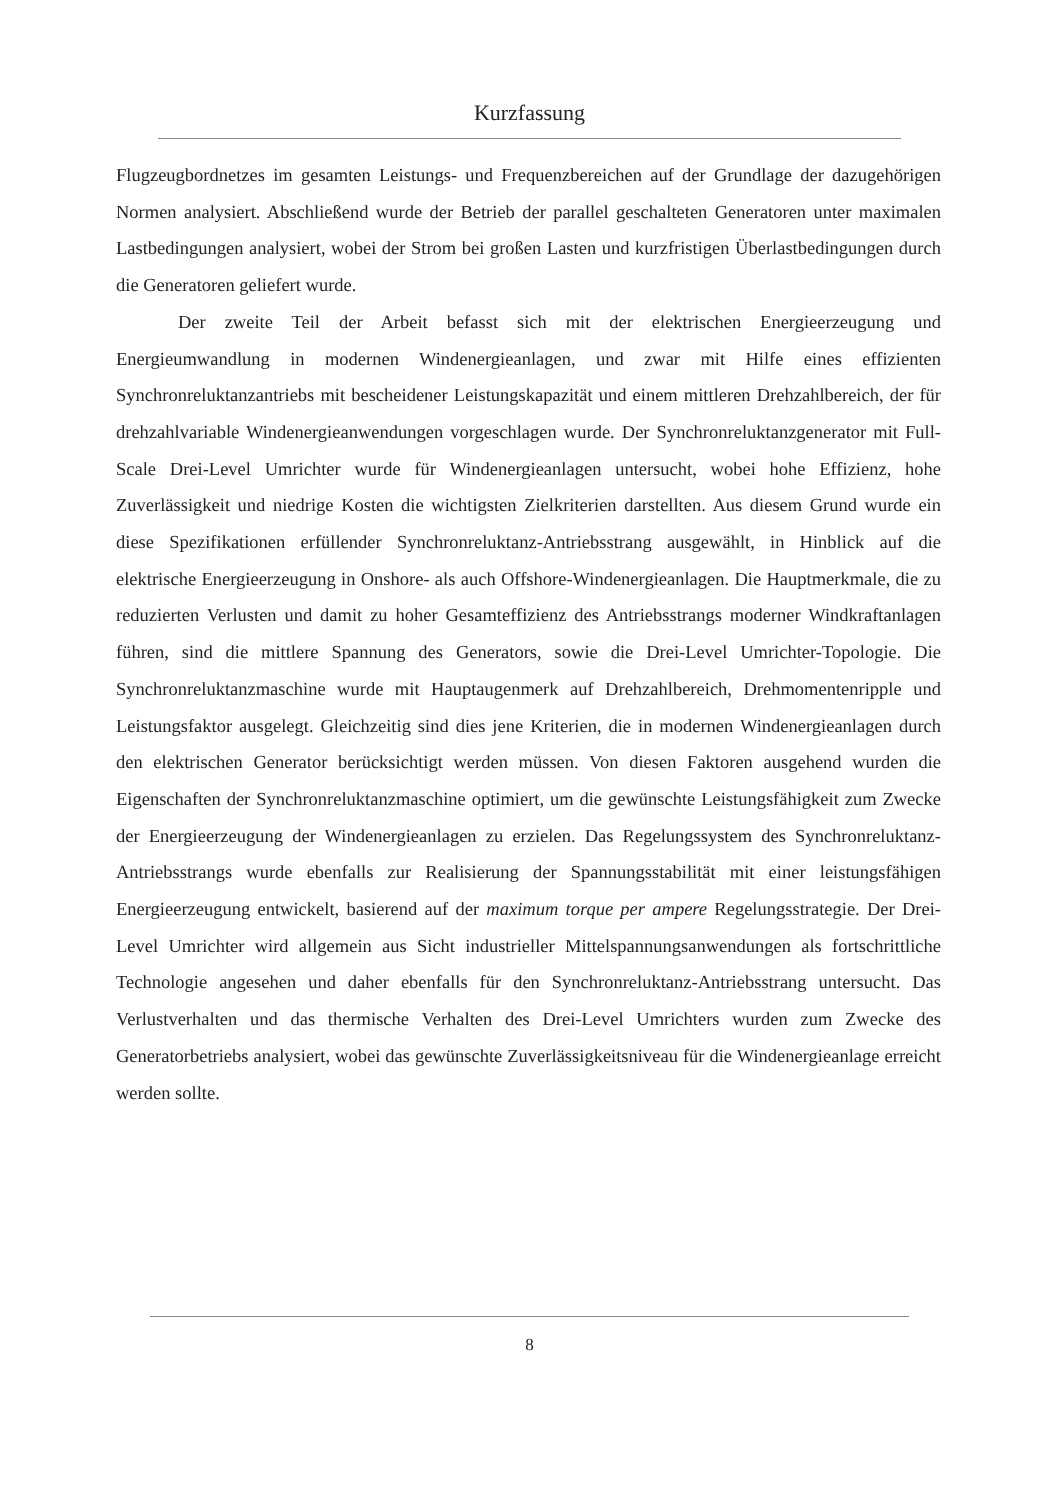Kurzfassung
Flugzeugbordnetzes im gesamten Leistungs- und Frequenzbereichen auf der Grundlage der dazugehörigen Normen analysiert. Abschließend wurde der Betrieb der parallel geschalteten Generatoren unter maximalen Lastbedingungen analysiert, wobei der Strom bei großen Lasten und kurzfristigen Überlastbedingungen durch die Generatoren geliefert wurde.
Der zweite Teil der Arbeit befasst sich mit der elektrischen Energieerzeugung und Energieumwandlung in modernen Windenergieanlagen, und zwar mit Hilfe eines effizienten Synchronreluktanzantriebs mit bescheidener Leistungskapazität und einem mittleren Drehzahlbereich, der für drehzahlvariable Windenergieanwendungen vorgeschlagen wurde. Der Synchronreluktanzgenerator mit Full-Scale Drei-Level Umrichter wurde für Windenergieanlagen untersucht, wobei hohe Effizienz, hohe Zuverlässigkeit und niedrige Kosten die wichtigsten Zielkriterien darstellten. Aus diesem Grund wurde ein diese Spezifikationen erfüllender Synchronreluktanz-Antriebsstrang ausgewählt, in Hinblick auf die elektrische Energieerzeugung in Onshore- als auch Offshore-Windenergieanlagen. Die Hauptmerkmale, die zu reduzierten Verlusten und damit zu hoher Gesamteffizienz des Antriebsstrangs moderner Windkraftanlagen führen, sind die mittlere Spannung des Generators, sowie die Drei-Level Umrichter-Topologie. Die Synchronreluktanzmaschine wurde mit Hauptaugenmerk auf Drehzahlbereich, Drehmomentenripple und Leistungsfaktor ausgelegt. Gleichzeitig sind dies jene Kriterien, die in modernen Windenergieanlagen durch den elektrischen Generator berücksichtigt werden müssen. Von diesen Faktoren ausgehend wurden die Eigenschaften der Synchronreluktanzmaschine optimiert, um die gewünschte Leistungsfähigkeit zum Zwecke der Energieerzeugung der Windenergieanlagen zu erzielen. Das Regelungssystem des Synchronreluktanz-Antriebsstrangs wurde ebenfalls zur Realisierung der Spannungsstabilität mit einer leistungsfähigen Energieerzeugung entwickelt, basierend auf der maximum torque per ampere Regelungsstrategie. Der Drei-Level Umrichter wird allgemein aus Sicht industrieller Mittelspannungsanwendungen als fortschrittliche Technologie angesehen und daher ebenfalls für den Synchronreluktanz-Antriebsstrang untersucht. Das Verlustverhalten und das thermische Verhalten des Drei-Level Umrichters wurden zum Zwecke des Generatorbetriebs analysiert, wobei das gewünschte Zuverlässigkeitsniveau für die Windenergieanlage erreicht werden sollte.
8